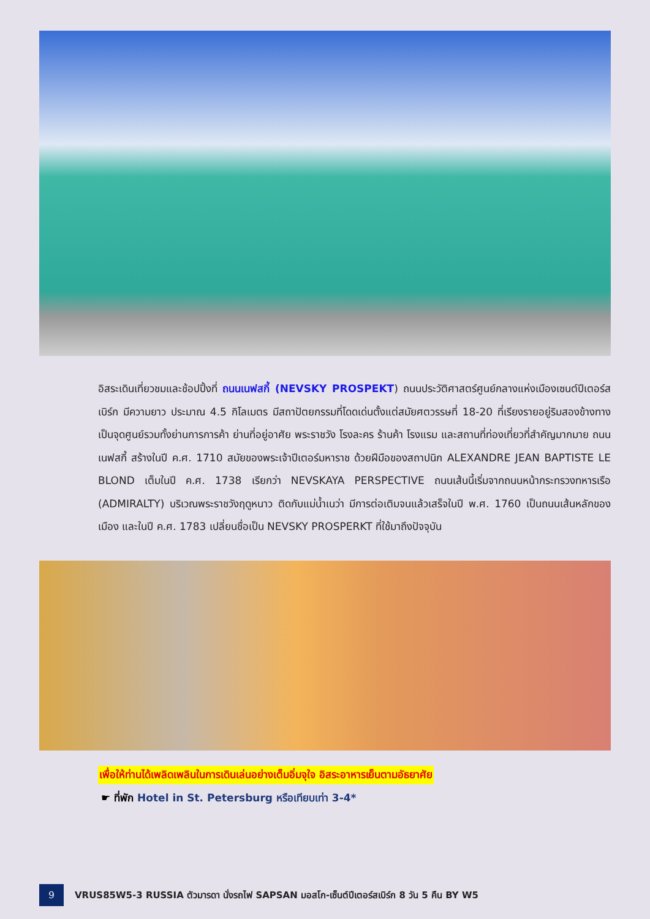อิสระเดินเที่ยวชมและช้อปปิ้งที่ ถนนเนฟสกี้ (NEVSKY PROSPEKT) ถนนประวัติศาสตร์ศูนย์กลางแห่งเมืองเซนต์ปีเตอร์สเบิร์ก มีความยาว ประมาณ 4.5 กิโลเมตร มีสถาปัตยกรรมที่โดดเด่นตั้งแต่สมัยศตวรรษที่ 18-20 ที่เรียงรายอยู่ริมสองข้างทาง เป็นจุดศูนย์รวมทั้งย่านการการค้า ย่านที่อยู่อาศัย พระราชวัง โรงละคร ร้านค้า โรงแรม และสถานที่ท่องเที่ยวที่สำคัญมากมาย ถนนเนฟสกี้ สร้างในปี ค.ศ. 1710 สมัยของพระเจ้าปีเตอร์มหาราช ด้วยฝีมือของสถาปนิก ALEXANDRE JEAN BAPTISTE LE BLOND เต็มในปี ค.ศ. 1738 เรียกว่า NEVSKAYA PERSPECTIVE ถนนเส้นนี้เริ่มจากถนนหน้ากระทรวงทหารเรือ (ADMIRALTY) บริเวณพระราชวังฤดูหนาว ติดกับแม่น้ำเนว่า มีการต่อเติมจนแล้วเสร็จในปี พ.ศ. 1760 เป็นถนนเส้นหลักของเมือง และในปี ค.ศ. 1783 เปลี่ยนชื่อเป็น NEVSKY PROSPERKT ที่ใช้มาถึงปัจจุบัน
เพื่อให้ท่านได้เพลิดเพลินในการเดินเล่นอย่างเต็มอิ่มจุใจ อิสระอาหารเย็นตามอัธยาศัย
☛ ที่พัก Hotel in St. Petersburg หรือเทียบเท่า 3-4*
9
VRUS85W5-3 RUSSIA ตัวมารดา นั่งรถไฟ SAPSAN มอสโก-เซ็นต์ปีเตอร์สเบิร์ก 8 วัน 5 คืน BY W5